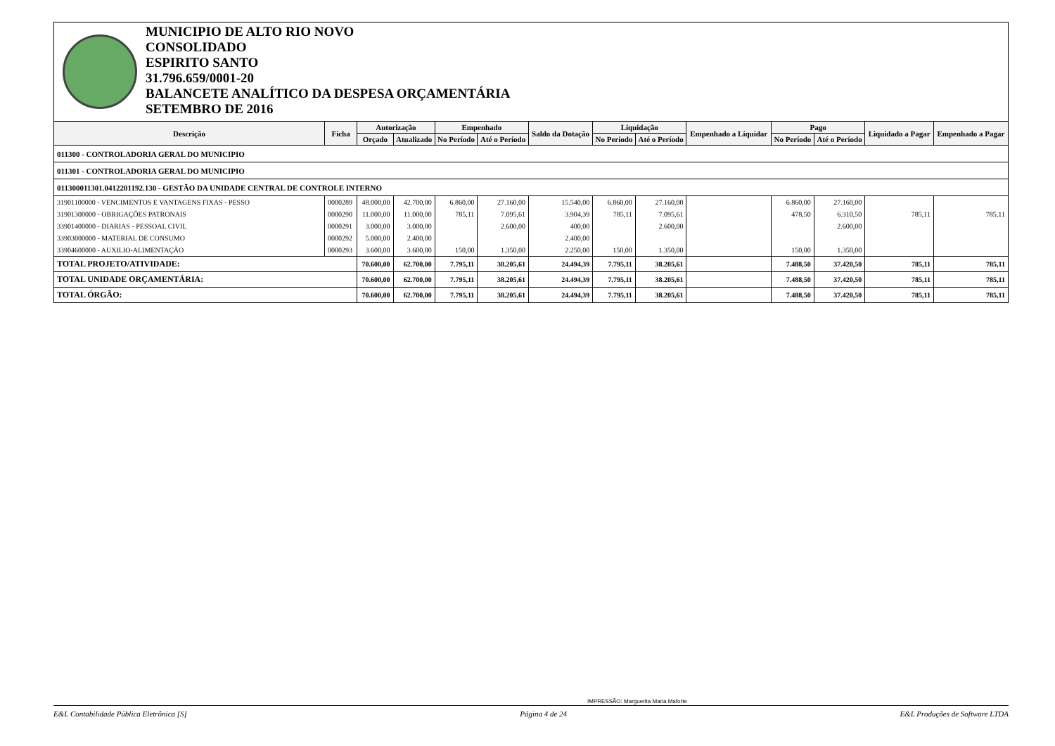MUNICIPIO DE ALTO RIO NOVO
CONSOLIDADO
ESPIRITO SANTO
31.796.659/0001-20
BALANCETE ANALÍTICO DA DESPESA ORÇAMENTÁRIA
SETEMBRO DE 2016
| Descrição | Ficha | Autorização | | Empenhado | | Saldo da Dotação | Liquidação | | Empenhado a Liquidar | Pago | | Liquidado a Pagar | Empenhado a Pagar |
| --- | --- | --- | --- | --- | --- | --- | --- | --- | --- | --- | --- | --- | --- |
| | | Orçado | Atualizado | No Período | Até o Período | | No Período | Até o Período | | No Período | Até o Período | | |
| 011300 - CONTROLADORIA GERAL DO MUNICIPIO | | | | | | | | | | | | | |
| 011301 - CONTROLADORIA GERAL DO MUNICIPIO | | | | | | | | | | | | | |
| 011300011301.0412201192.130 - GESTÃO DA UNIDADE CENTRAL DE CONTROLE INTERNO | | | | | | | | | | | | | |
| 31901100000 - VENCIMENTOS E VANTAGENS FIXAS - PESSO | 0000289 | 48.000,00 | 42.700,00 | 6.860,00 | 27.160,00 | 15.540,00 | 6.860,00 | 27.160,00 | | 6.860,00 | 27.160,00 | | |
| 31901300000 - OBRIGAÇÕES PATRONAIS | 0000290 | 11.000,00 | 11.000,00 | 785,11 | 7.095,61 | 3.904,39 | 785,11 | 7.095,61 | | 478,50 | 6.310,50 | 785,11 | 785,11 |
| 33901400000 - DIARIAS - PESSOAL CIVIL | 0000291 | 3.000,00 | 3.000,00 | | 2.600,00 | 400,00 | | 2.600,00 | | | 2.600,00 | | |
| 33903000000 - MATERIAL DE CONSUMO | 0000292 | 5.000,00 | 2.400,00 | | | 2.400,00 | | | | | | | |
| 33904600000 - AUXILIO-ALIMENTAÇÃO | 0000293 | 3.600,00 | 3.600,00 | 150,00 | 1.350,00 | 2.250,00 | 150,00 | 1.350,00 | | 150,00 | 1.350,00 | | |
| TOTAL PROJETO/ATIVIDADE: | | 70.600,00 | 62.700,00 | 7.795,11 | 38.205,61 | 24.494,39 | 7.795,11 | 38.205,61 | | 7.488,50 | 37.420,50 | 785,11 | 785,11 |
| TOTAL UNIDADE ORÇAMENTÁRIA: | | 70.600,00 | 62.700,00 | 7.795,11 | 38.205,61 | 24.494,39 | 7.795,11 | 38.205,61 | | 7.488,50 | 37.420,50 | 785,11 | 785,11 |
| TOTAL ÓRGÃO: | | 70.600,00 | 62.700,00 | 7.795,11 | 38.205,61 | 24.494,39 | 7.795,11 | 38.205,61 | | 7.488,50 | 37.420,50 | 785,11 | 785,11 |
IMPRESSÃO: Marguerita Maria Maforte
E&L Contabilidade Pública Eletrônica [S] Página 4 de 24 E&L Produções de Software LTDA